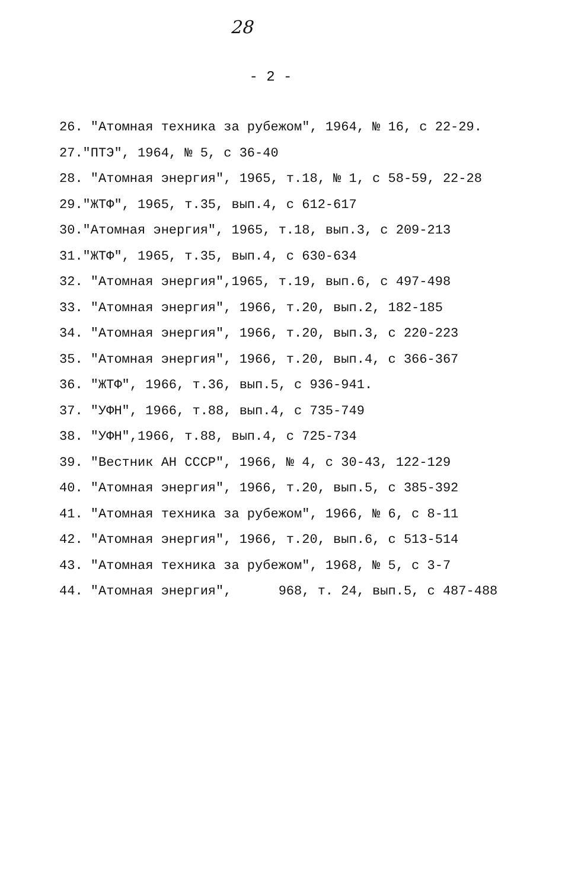28
- 2 -
26. "Атомная техника за рубежом", 1964, № 16, с 22-29.
27."ПТЭ", 1964, № 5, с 36-40
28. "Атомная энергия", 1965, т.18, № 1, с 58-59, 22-28
29."ЖТФ", 1965, т.35, вып.4, с 612-617
30."Атомная энергия", 1965, т.18, вып.3, с 209-213
31."ЖТФ", 1965, т.35, вып.4, с 630-634
32. "Атомная энергия",1965, т.19, вып.6, с 497-498
33. "Атомная энергия", 1966, т.20, вып.2, 182-185
34. "Атомная энергия", 1966, т.20, вып.3, с 220-223
35. "Атомная энергия", 1966, т.20, вып.4, с 366-367
36. "ЖТФ", 1966, т.36, вып.5, с 936-941.
37. "УФН", 1966, т.88, вып.4, с 735-749
38. "УФН",1966, т.88, вып.4, с 725-734
39. "Вестник АН СССР", 1966, № 4, с 30-43, 122-129
40. "Атомная энергия", 1966, т.20, вып.5, с 385-392
41. "Атомная техника за рубежом", 1966, № 6, с 8-11
42. "Атомная энергия", 1966, т.20, вып.6, с 513-514
43. "Атомная техника за рубежом", 1968, № 5, с 3-7
44. "Атомная энергия", 968, т. 24, вып.5, с 487-488